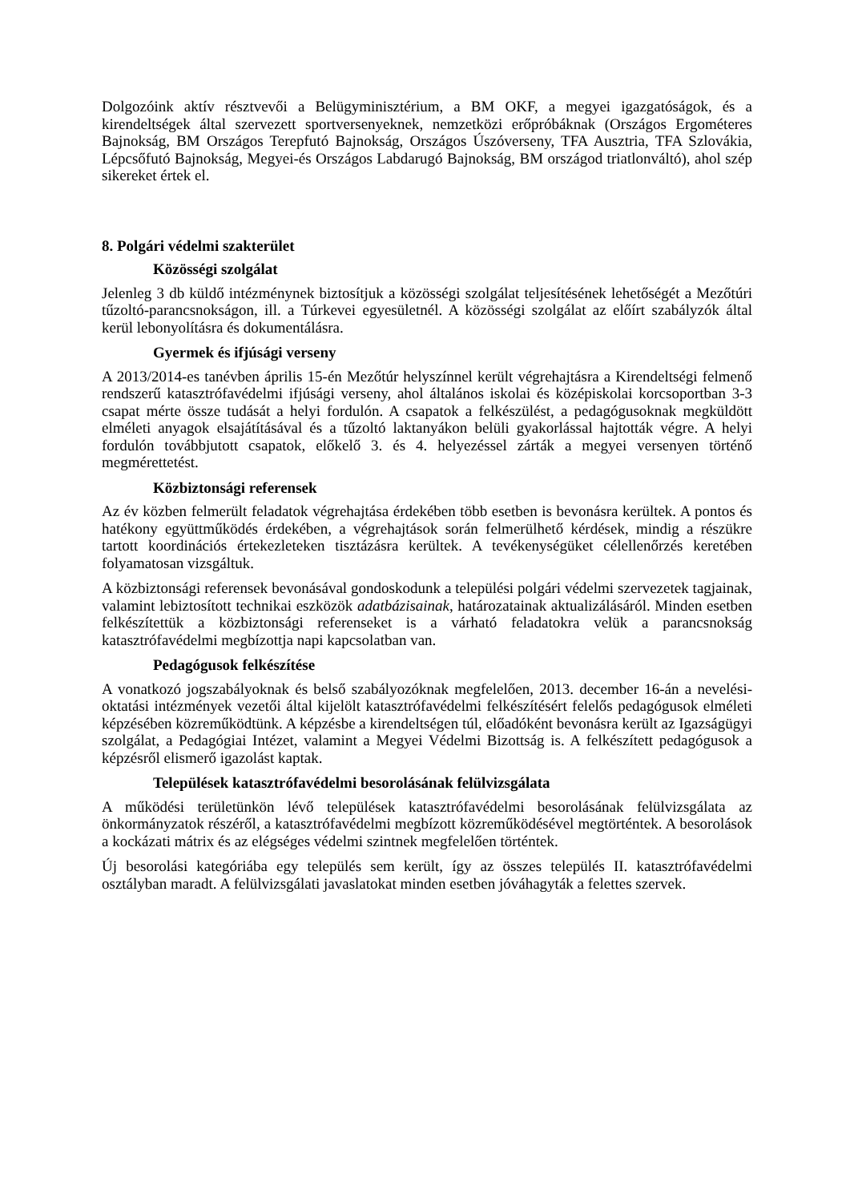Dolgozóink aktív résztvevői a Belügyminisztérium, a BM OKF, a megyei igazgatóságok, és a kirendeltségek által szervezett sportversenyeknek, nemzetközi erőpróbáknak (Országos Ergométeres Bajnokság, BM Országos Terepfutó Bajnokság, Országos Úszóverseny, TFA Ausztria, TFA Szlovákia, Lépcsőfutó Bajnokság, Megyei-és Országos Labdarugó Bajnokság, BM országod triatlonváltó), ahol szép sikereket értek el.
8. Polgári védelmi szakterület
Közösségi szolgálat
Jelenleg 3 db küldő intézménynek biztosítjuk a közösségi szolgálat teljesítésének lehetőségét a Mezőtúri tűzoltó-parancsnokságon, ill. a Túrkevei egyesületnél. A közösségi szolgálat az előírt szabályzók által kerül lebonyolításra és dokumentálásra.
Gyermek és ifjúsági verseny
A 2013/2014-es tanévben április 15-én Mezőtúr helyszínnel került végrehajtásra a Kirendeltségi felmenő rendszerű katasztrófavédelmi ifjúsági verseny, ahol általános iskolai és középiskolai korcsoportban 3-3 csapat mérte össze tudását a helyi fordulón. A csapatok a felkészülést, a pedagógusoknak megküldött elméleti anyagok elsajátításával és a tűzoltó laktanyákon belüli gyakorlással hajtották végre. A helyi fordulón továbbjutott csapatok, előkelő 3. és 4. helyezéssel zárták a megyei versenyen történő megmérettetést.
Közbiztonsági referensek
Az év közben felmerült feladatok végrehajtása érdekében több esetben is bevonásra kerültek. A pontos és hatékony együttműködés érdekében, a végrehajtások során felmerülhető kérdések, mindig a részükre tartott koordinációs értekezleteken tisztázásra kerültek. A tevékenységüket célellenőrzés keretében folyamatosan vizsgáltuk.
A közbiztonsági referensek bevonásával gondoskodunk a települési polgári védelmi szervezetek tagjainak, valamint lebiztosított technikai eszközök adatbázisainak, határozatainak aktualizálásáról. Minden esetben felkészítettük a közbiztonsági referenseket is a várható feladatokra velük a parancsnokság katasztrófavédelmi megbízottja napi kapcsolatban van.
Pedagógusok felkészítése
A vonatkozó jogszabályoknak és belső szabályozóknak megfelelően, 2013. december 16-án a nevelési-oktatási intézmények vezetői által kijelölt katasztrófavédelmi felkészítésért felelős pedagógusok elméleti képzésében közreműködtünk. A képzésbe a kirendeltségen túl, előadóként bevonásra került az Igazságügyi szolgálat, a Pedagógiai Intézet, valamint a Megyei Védelmi Bizottság is. A felkészített pedagógusok a képzésről elismerő igazolást kaptak.
Települések katasztrófavédelmi besorolásának felülvizsgálata
A működési területünkön lévő települések katasztrófavédelmi besorolásának felülvizsgálata az önkormányzatok részéről, a katasztrófavédelmi megbízott közreműködésével megtörténtek. A besorolások a kockázati mátrix és az elégséges védelmi szintnek megfelelően történtek.
Új besorolási kategóriába egy település sem került, így az összes település II. katasztrófavédelmi osztályban maradt. A felülvizsgálati javaslatokat minden esetben jóváhagyták a felettes szervek.